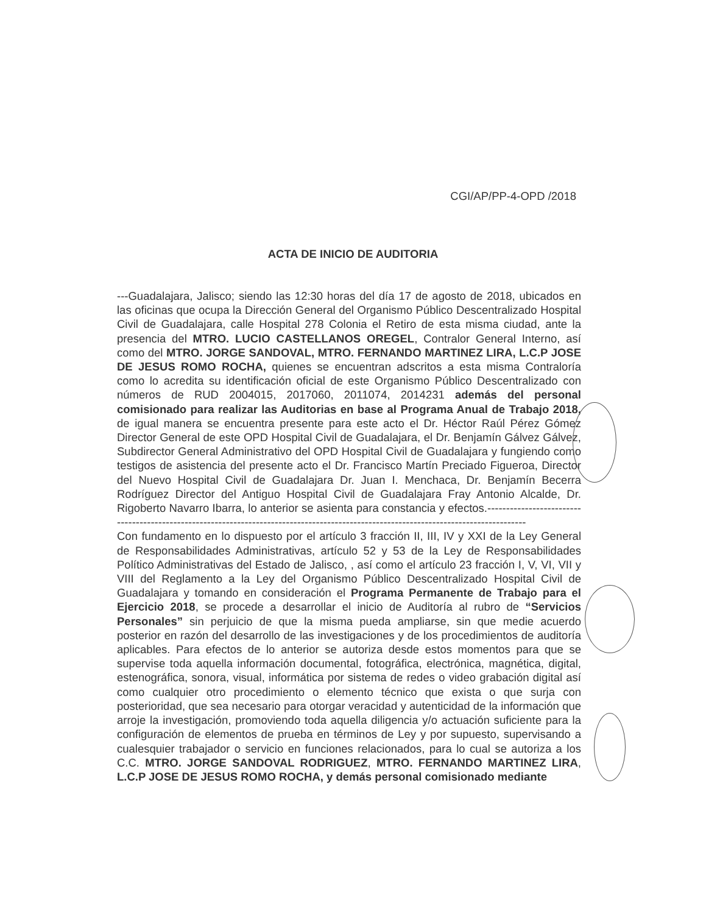CGI/AP/PP-4-OPD /2018
ACTA DE INICIO DE AUDITORIA
---Guadalajara, Jalisco; siendo las 12:30 horas del día 17 de agosto de 2018, ubicados en las oficinas que ocupa la Dirección General del Organismo Público Descentralizado Hospital Civil de Guadalajara, calle Hospital 278 Colonia el Retiro de esta misma ciudad, ante la presencia del MTRO. LUCIO CASTELLANOS OREGEL, Contralor General Interno, así como del MTRO. JORGE SANDOVAL, MTRO. FERNANDO MARTINEZ LIRA, L.C.P JOSE DE JESUS ROMO ROCHA, quienes se encuentran adscritos a esta misma Contraloría como lo acredita su identificación oficial de este Organismo Público Descentralizado con números de RUD 2004015, 2017060, 2011074, 2014231 además del personal comisionado para realizar las Auditorias en base al Programa Anual de Trabajo 2018, de igual manera se encuentra presente para este acto el Dr. Héctor Raúl Pérez Gómez Director General de este OPD Hospital Civil de Guadalajara, el Dr. Benjamín Gálvez Gálvez, Subdirector General Administrativo del OPD Hospital Civil de Guadalajara y fungiendo como testigos de asistencia del presente acto el Dr. Francisco Martín Preciado Figueroa, Director del Nuevo Hospital Civil de Guadalajara Dr. Juan I. Menchaca, Dr. Benjamín Becerra Rodríguez Director del Antiguo Hospital Civil de Guadalajara Fray Antonio Alcalde, Dr. Rigoberto Navarro Ibarra, lo anterior se asienta para constancia y efectos.--------------------------------------------------------------------------------------------------------------------------------------
Con fundamento en lo dispuesto por el artículo 3 fracción II, III, IV y XXI de la Ley General de Responsabilidades Administrativas, artículo 52 y 53 de la Ley de Responsabilidades Político Administrativas del Estado de Jalisco, , así como el artículo 23 fracción I, V, VI, VII y VIII del Reglamento a la Ley del Organismo Público Descentralizado Hospital Civil de Guadalajara y tomando en consideración el Programa Permanente de Trabajo para el Ejercicio 2018, se procede a desarrollar el inicio de Auditoría al rubro de “Servicios Personales” sin perjuicio de que la misma pueda ampliarse, sin que medie acuerdo posterior en razón del desarrollo de las investigaciones y de los procedimientos de auditoría aplicables. Para efectos de lo anterior se autoriza desde estos momentos para que se supervise toda aquella información documental, fotográfica, electrónica, magnética, digital, estenográfica, sonora, visual, informática por sistema de redes o video grabación digital así como cualquier otro procedimiento o elemento técnico que exista o que surja con posterioridad, que sea necesario para otorgar veracidad y autenticidad de la información que arroje la investigación, promoviendo toda aquella diligencia y/o actuación suficiente para la configuración de elementos de prueba en términos de Ley y por supuesto, supervisando a cualesquier trabajador o servicio en funciones relacionados, para lo cual se autoriza a los C.C. MTRO. JORGE SANDOVAL RODRIGUEZ, MTRO. FERNANDO MARTINEZ LIRA, L.C.P JOSE DE JESUS ROMO ROCHA, y demás personal comisionado mediante